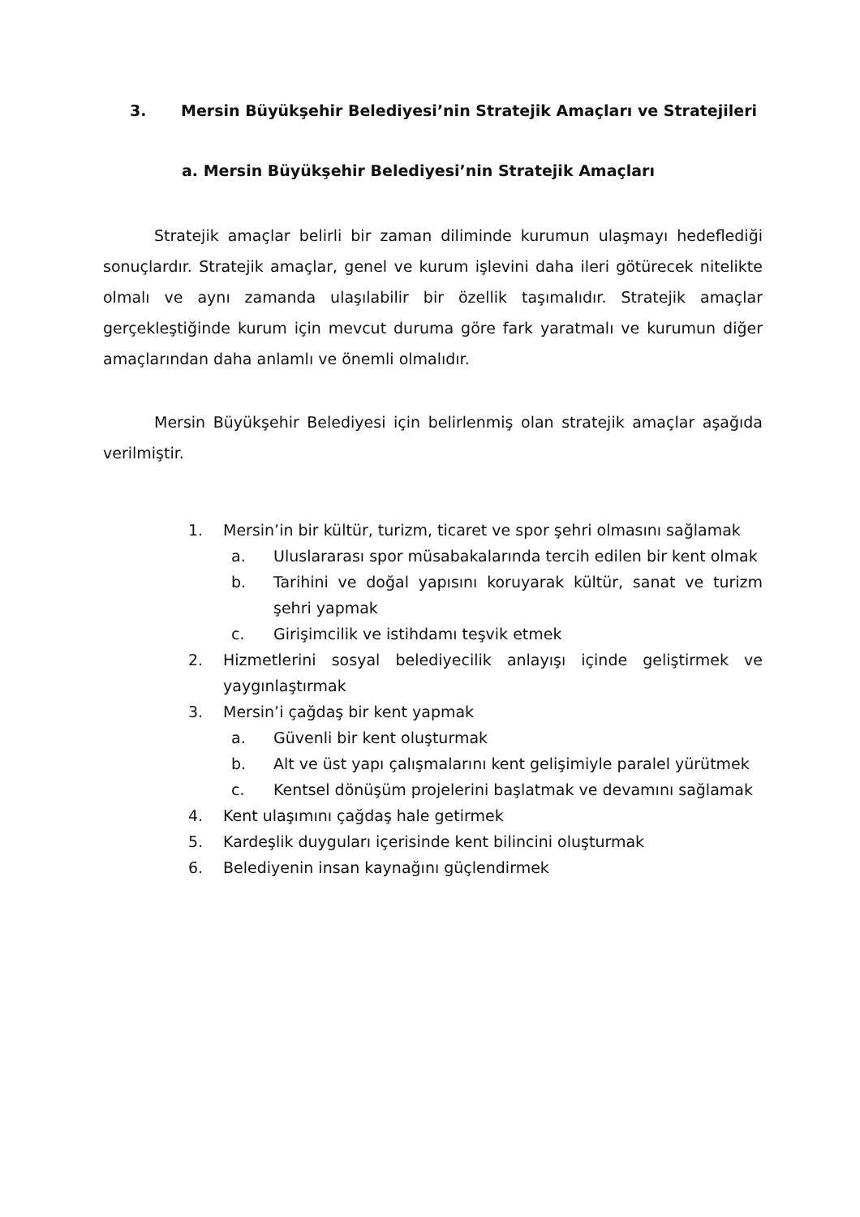3. Mersin Büyükşehir Belediyesi’nin Stratejik Amaçları ve Stratejileri
a. Mersin Büyükşehir Belediyesi’nin Stratejik Amaçları
Stratejik amaçlar belirli bir zaman diliminde kurumun ulaşmayı hedeflediği sonuçlardır. Stratejik amaçlar, genel ve kurum işlevini daha ileri götürecek nitelikte olmalı ve aynı zamanda ulaşılabilir bir özellik taşımalıdır. Stratejik amaçlar gerçekleştiğinde kurum için mevcut duruma göre fark yaratmalı ve kurumun diğer amaçlarından daha anlamlı ve önemli olmalıdır.
Mersin Büyükşehir Belediyesi için belirlenmiş olan stratejik amaçlar aşağıda verilmiştir.
1. Mersin’in bir kültür, turizm, ticaret ve spor şehri olmasını sağlamak
a. Uluslararası spor müsabakalarında tercih edilen bir kent olmak
b. Tarihini ve doğal yapısını koruyarak kültür, sanat ve turizm şehri yapmak
c. Girişimcilik ve istihdamı teşvik etmek
2. Hizmetlerini sosyal belediyecilik anlayışı içinde geliştirmek ve yaygınlaştırmak
3. Mersin’i çağdaş bir kent yapmak
a. Güvenli bir kent oluşturmak
b. Alt ve üst yapı çalışmalarını kent gelişimiyle paralel yürütmek
c. Kentsel dönüşüm projelerini başlatmak ve devamını sağlamak
4. Kent ulaşımını çağdaş hale getirmek
5. Kardeşlik duyguları içerisinde kent bilincini oluşturmak
6. Belediyenin insan kaynağını güçlendirmek